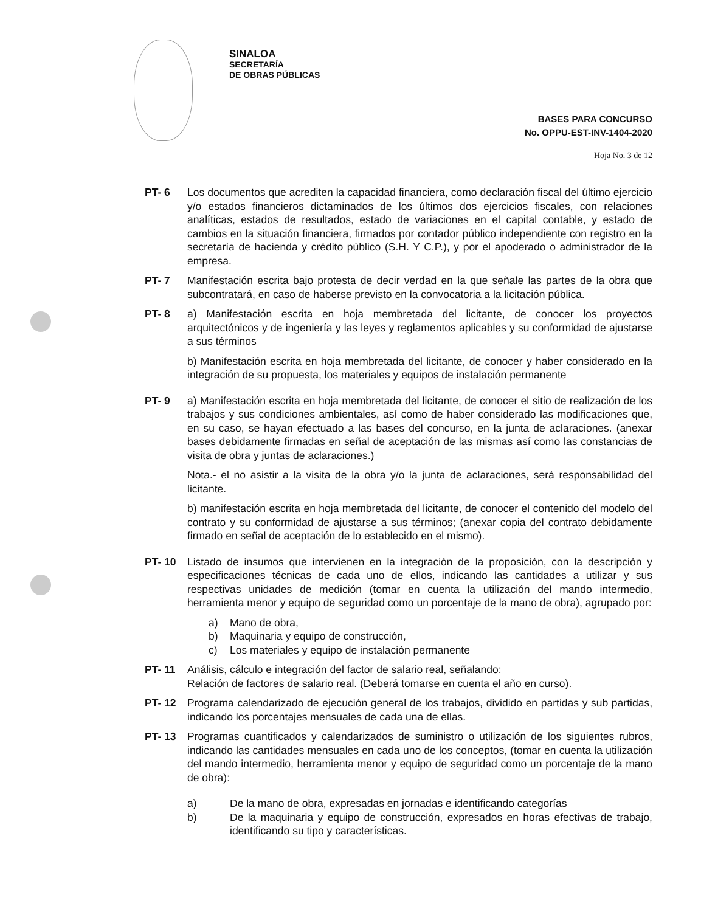SINALOA
SECRETARÍA
DE OBRAS PÚBLICAS
BASES PARA CONCURSO
No. OPPU-EST-INV-1404-2020
Hoja No. 3 de 12
PT- 6 Los documentos que acrediten la capacidad financiera, como declaración fiscal del último ejercicio y/o estados financieros dictaminados de los últimos dos ejercicios fiscales, con relaciones analíticas, estados de resultados, estado de variaciones en el capital contable, y estado de cambios en la situación financiera, firmados por contador público independiente con registro en la secretaría de hacienda y crédito público (S.H. Y C.P.), y por el apoderado o administrador de la empresa.
PT- 7 Manifestación escrita bajo protesta de decir verdad en la que señale las partes de la obra que subcontratará, en caso de haberse previsto en la convocatoria a la licitación pública.
PT- 8 a) Manifestación escrita en hoja membretada del licitante, de conocer los proyectos arquitectónicos y de ingeniería y las leyes y reglamentos aplicables y su conformidad de ajustarse a sus términos
b) Manifestación escrita en hoja membretada del licitante, de conocer y haber considerado en la integración de su propuesta, los materiales y equipos de instalación permanente
PT- 9 a) Manifestación escrita en hoja membretada del licitante, de conocer el sitio de realización de los trabajos y sus condiciones ambientales, así como de haber considerado las modificaciones que, en su caso, se hayan efectuado a las bases del concurso, en la junta de aclaraciones. (anexar bases debidamente firmadas en señal de aceptación de las mismas así como las constancias de visita de obra y juntas de aclaraciones.)
Nota.- el no asistir a la visita de la obra y/o la junta de aclaraciones, será responsabilidad del licitante.
b) manifestación escrita en hoja membretada del licitante, de conocer el contenido del modelo del contrato y su conformidad de ajustarse a sus términos; (anexar copia del contrato debidamente firmado en señal de aceptación de lo establecido en el mismo).
PT- 10 Listado de insumos que intervienen en la integración de la proposición, con la descripción y especificaciones técnicas de cada uno de ellos, indicando las cantidades a utilizar y sus respectivas unidades de medición (tomar en cuenta la utilización del mando intermedio, herramienta menor y equipo de seguridad como un porcentaje de la mano de obra), agrupado por:
a) Mano de obra,
b) Maquinaria y equipo de construcción,
c) Los materiales y equipo de instalación permanente
PT- 11 Análisis, cálculo e integración del factor de salario real, señalando:
Relación de factores de salario real. (Deberá tomarse en cuenta el año en curso).
PT- 12 Programa calendarizado de ejecución general de los trabajos, dividido en partidas y sub partidas, indicando los porcentajes mensuales de cada una de ellas.
PT- 13 Programas cuantificados y calendarizados de suministro o utilización de los siguientes rubros, indicando las cantidades mensuales en cada uno de los conceptos, (tomar en cuenta la utilización del mando intermedio, herramienta menor y equipo de seguridad como un porcentaje de la mano de obra):
a) De la mano de obra, expresadas en jornadas e identificando categorías
b) De la maquinaria y equipo de construcción, expresados en horas efectivas de trabajo, identificando su tipo y características.